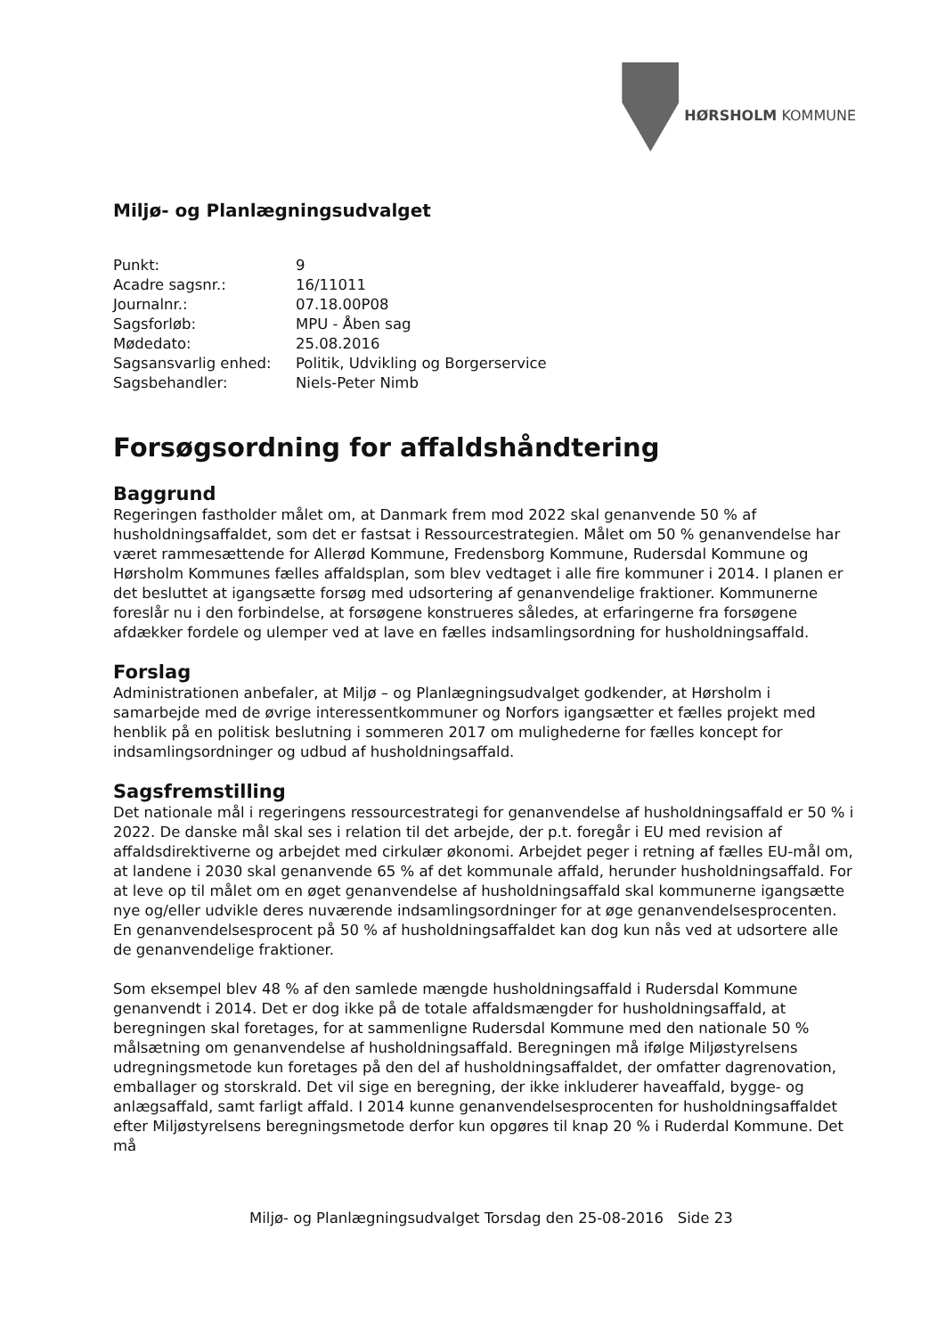HØRSHOLM KOMMUNE
Miljø- og Planlægningsudvalget
| Punkt: | 9 |
| Acadre sagsnr.: | 16/11011 |
| Journalnr.: | 07.18.00P08 |
| Sagsforløb: | MPU - Åben sag |
| Mødedato: | 25.08.2016 |
| Sagsansvarlig enhed: | Politik, Udvikling og Borgerservice |
| Sagsbehandler: | Niels-Peter Nimb |
Forsøgsordning for affaldshåndtering
Baggrund
Regeringen fastholder målet om, at Danmark frem mod 2022 skal genanvende 50 % af husholdningsaffaldet, som det er fastsat i Ressourcestrategien. Målet om 50 % genanvendelse har været rammesættende for Allerød Kommune, Fredensborg Kommune, Rudersdal Kommune og Hørsholm Kommunes fælles affaldsplan, som blev vedtaget i alle fire kommuner i 2014. I planen er det besluttet at igangsætte forsøg med udsortering af genanvendelige fraktioner. Kommunerne foreslår nu i den forbindelse, at forsøgene konstrueres således, at erfaringerne fra forsøgene afdækker fordele og ulemper ved at lave en fælles indsamlingsordning for husholdningsaffald.
Forslag
Administrationen anbefaler, at Miljø – og Planlægningsudvalget godkender, at Hørsholm i samarbejde med de øvrige interessentkommuner og Norfors igangsætter et fælles projekt med henblik på en politisk beslutning i sommeren 2017 om mulighederne for fælles koncept for indsamlingsordninger og udbud af husholdningsaffald.
Sagsfremstilling
Det nationale mål i regeringens ressourcestrategi for genanvendelse af husholdningsaffald er 50 % i 2022. De danske mål skal ses i relation til det arbejde, der p.t. foregår i EU med revision af affaldsdirektiverne og arbejdet med cirkulær økonomi. Arbejdet peger i retning af fælles EU-mål om, at landene i 2030 skal genanvende 65 % af det kommunale affald, herunder husholdningsaffald. For at leve op til målet om en øget genanvendelse af husholdningsaffald skal kommunerne igangsætte nye og/eller udvikle deres nuværende indsamlingsordninger for at øge genanvendelsesprocenten. En genanvendelsesprocent på 50 % af husholdningsaffaldet kan dog kun nås ved at udsortere alle de genanvendelige fraktioner.
Som eksempel blev 48 % af den samlede mængde husholdningsaffald i Rudersdal Kommune genanvendt i 2014. Det er dog ikke på de totale affaldsmængder for husholdningsaffald, at beregningen skal foretages, for at sammenligne Rudersdal Kommune med den nationale 50 % målsætning om genanvendelse af husholdningsaffald. Beregningen må ifølge Miljøstyrelsens udregningsmetode kun foretages på den del af husholdningsaffaldet, der omfatter dagrenovation, emballager og storskrald. Det vil sige en beregning, der ikke inkluderer haveaffald, bygge- og anlægsaffald, samt farligt affald. I 2014 kunne genanvendelsesprocenten for husholdningsaffaldet efter Miljøstyrelsens beregningsmetode derfor kun opgøres til knap 20 % i Ruderdal Kommune. Det må
Miljø- og Planlægningsudvalget Torsdag den 25-08-2016 Side 23